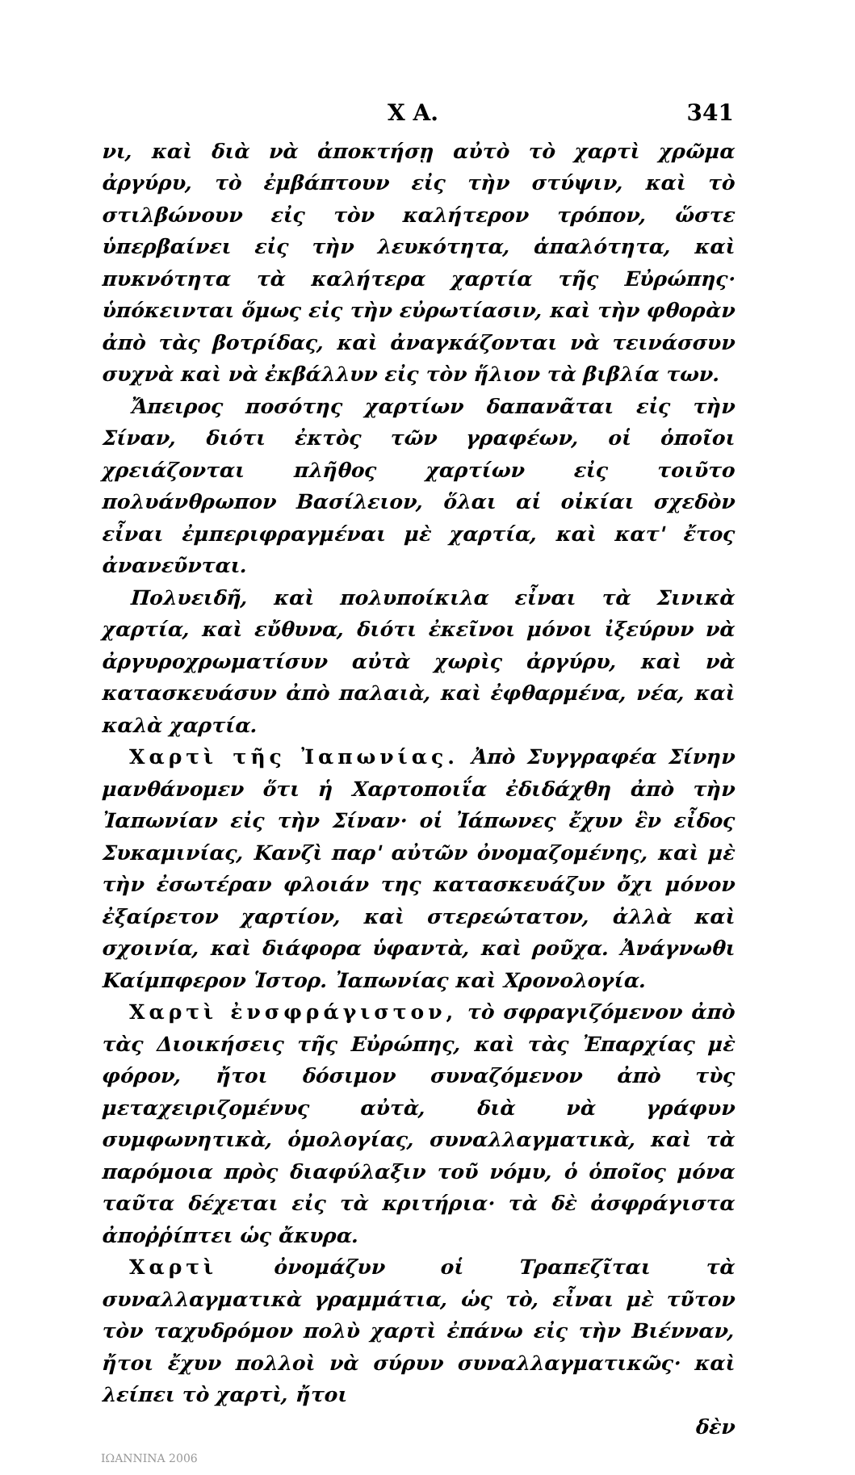Χ Α. 341
νι, καὶ διὰ νὰ ἀποκτήσῃ αὐτὸ τὸ χαρτὶ χρῶμα ἀργύρυ, τὸ ἐμβάπτουν εἰς τὴν στύψιν, καὶ τὸ στιλβώνουν εἰς τὸν καλήτερον τρόπον, ὥστε ὑπερβαίνει εἰς τὴν λευκότητα, ἁπαλότητα, καὶ πυκνότητα τὰ καλήτερα χαρτία τῆς Εὐρώπης· ὑπόκεινται ὅμως εἰς τὴν εὐρωτίασιν, καὶ τὴν φθορὰν ἀπὸ τὰς βοτρίδας, καὶ ἀναγκάζονται νὰ τεινάσσυν συχνὰ καὶ νὰ ἐκβάλλυν εἰς τὸν ἥλιον τὰ βιβλία των.
Ἄπειρος ποσότης χαρτίων δαπανᾶται εἰς τὴν Σίναν, διότι ἐκτὸς τῶν γραφέων, οἱ ὁποῖοι χρειάζονται πλῆθος χαρτίων εἰς τοιῦτο πολυάνθρωπον Βασίλειον, ὅλαι αἱ οἰκίαι σχεδὸν εἶναι ἐμπεριφραγμέναι μὲ χαρτία, καὶ κατ' ἔτος ἀνανεῦνται.
Πολυειδῆ, καὶ πολυποίκιλα εἶναι τὰ Σινικὰ χαρτία, καὶ εὔθυνα, διότι ἐκεῖνοι μόνοι ἰξεύρυν νὰ ἀργυροχρωματίσυν αὐτὰ χωρὶς ἀργύρυ, καὶ νὰ κατασκευάσυν ἀπὸ παλαιὰ, καὶ ἐφθαρμένα, νέα, καὶ καλὰ χαρτία.
Χαρτὶ τῆς Ἰαπωνίας. Ἀπὸ Συγγραφέα Σίνην μανθάνομεν ὅτι ἡ Χαρτοποιΐα ἐδιδάχθη ἀπὸ τὴν Ἰαπωνίαν εἰς τὴν Σίναν· οἱ Ἰάπωνες ἔχυν ἓν εἶδος Συκαμινίας, Κανζὶ παρ' αὐτῶν ὀνομαζομένης, καὶ μὲ τὴν ἐσωτέραν φλοιάν της κατασκευάζυν ὄχι μόνον ἐξαίρετον χαρτίον, καὶ στερεώτατον, ἀλλὰ καὶ σχοινία, καὶ διάφορα ὑφαντὰ, καὶ ροῦχα. Ἀνάγνωθι Καίμπφερον Ἱστορ. Ἰαπωνίας καὶ Χρονολογία.
Χαρτὶ ἐνσφράγιστον, τὸ σφραγιζόμενον ἀπὸ τὰς Διοικήσεις τῆς Εὐρώπης, καὶ τὰς Ἐπαρχίας μὲ φόρον, ἤτοι δόσιμον συναζόμενον ἀπὸ τὺς μεταχειριζομένυς αὐτὰ, διὰ νὰ γράφυν συμφωνητικὰ, ὁμολογίας, συναλλαγματικὰ, καὶ τὰ παρόμοια πρὸς διαφύλαξιν τοῦ νόμυ, ὁ ὁποῖος μόνα ταῦτα δέχεται εἰς τὰ κριτήρια· τὰ δὲ ἀσφράγιστα ἀποῤῥίπτει ὡς ἄκυρα.
Χαρτὶ ὀνομάζυν οἱ Τραπεζῖται τὰ συναλλαγματικὰ γραμμάτια, ὡς τὸ, εἶναι μὲ τῦτον τὸν ταχυδρόμον πολὺ χαρτὶ ἐπάνω εἰς τὴν Βιένναν, ἤτοι ἔχυν πολλοὶ νὰ σύρυν συναλλαγματικῶς· καὶ λείπει τὸ χαρτὶ, ἤτοι
δὲν
ΙΩΑΝΝΙΝΑ 2006